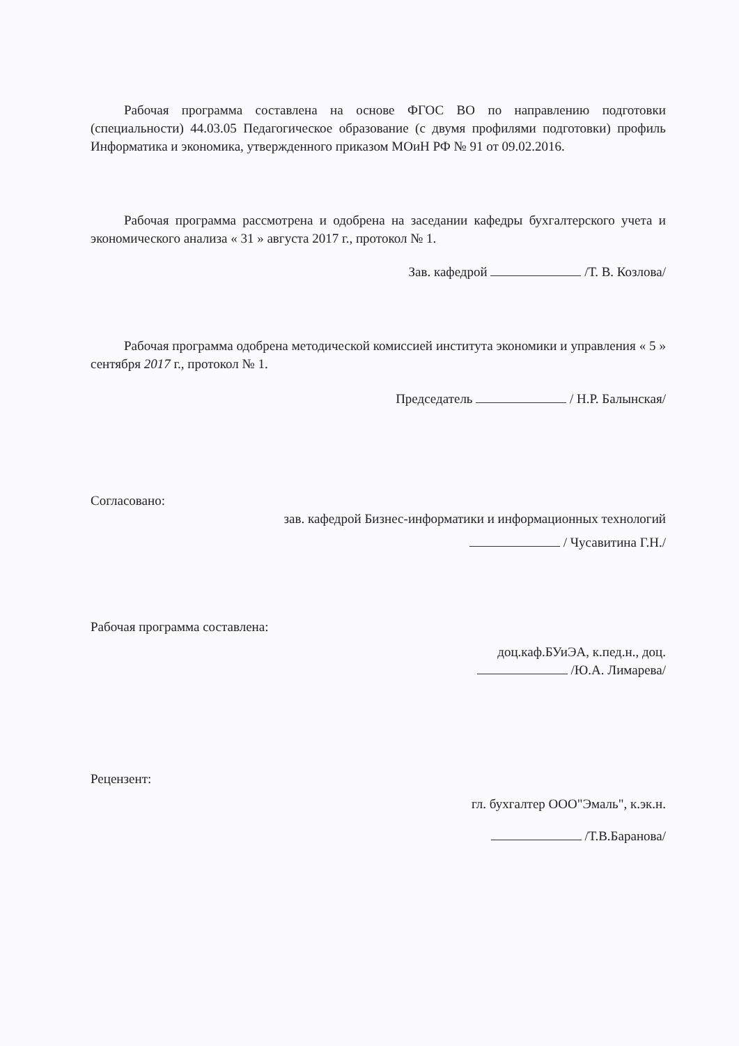Рабочая программа составлена на основе ФГОС ВО по направлению подготовки (специальности) 44.03.05 Педагогическое образование (с двумя профилями подготовки) профиль Информатика и экономика, утвержденного приказом МОиН РФ № 91 от 09.02.2016.
Рабочая программа рассмотрена и одобрена на заседании кафедры бухгалтерского учета и экономического анализа « 31 » августа 2017 г., протокол № 1.
Зав. кафедрой /Т. В. Козлова/
Рабочая программа одобрена методической комиссией института экономики и управления « 5 » сентября 2017 г., протокол № 1.
Председатель / Н.Р. Балынская/
Согласовано:
зав. кафедрой Бизнес-информатики и информационных технологий
/ Чусавитина Г.Н./
Рабочая программа составлена:
доц.каф.БУиЭА, к.пед.н., доц.
/Ю.А. Лимарева/
Рецензент:
гл. бухгалтер ООО"Эмаль", к.эк.н.
/Т.В.Баранова/